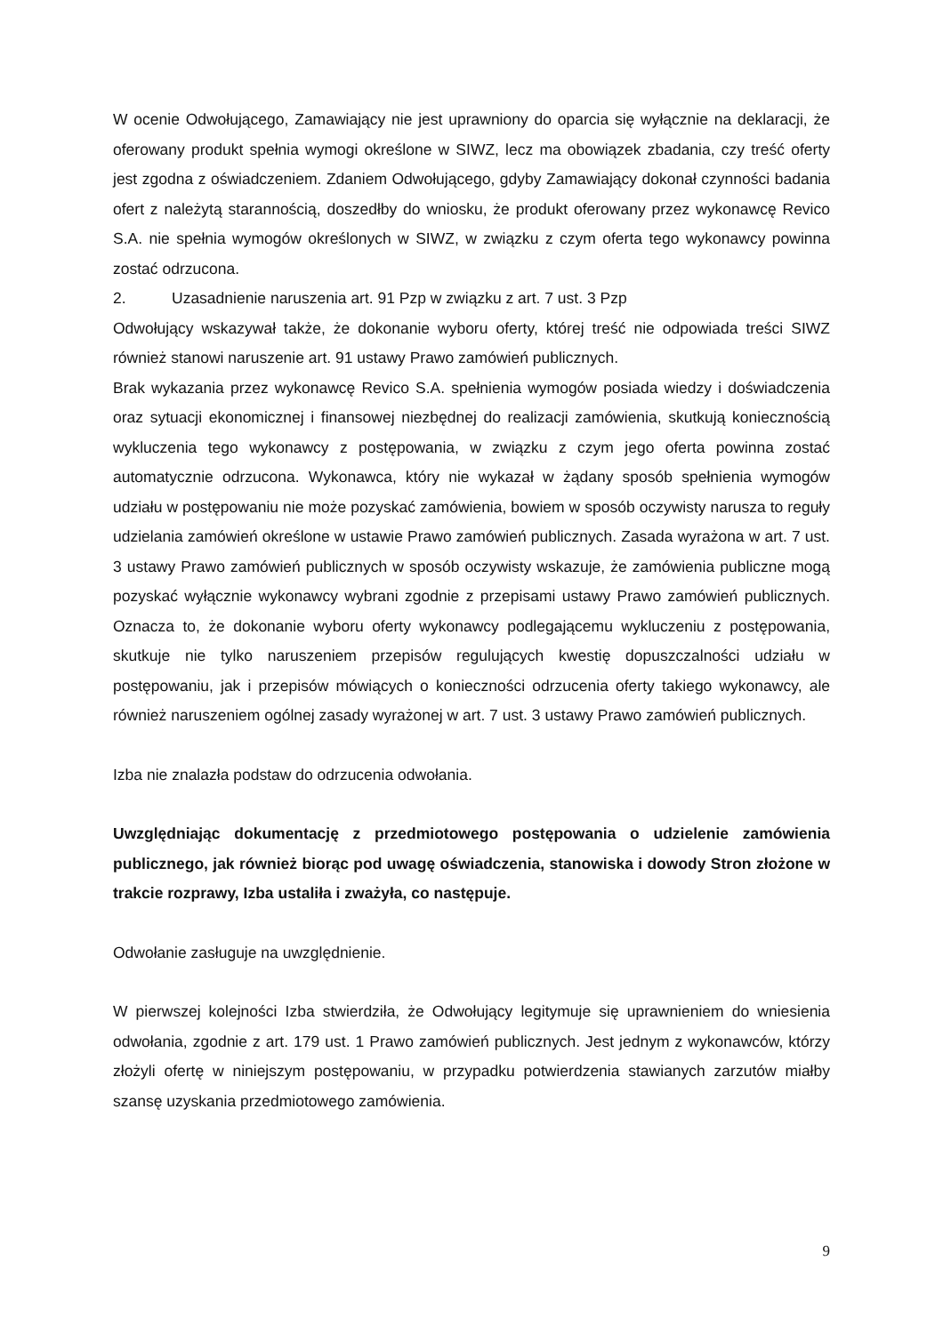W ocenie Odwołującego, Zamawiający nie jest uprawniony do oparcia się wyłącznie na deklaracji, że oferowany produkt spełnia wymogi określone w SIWZ, lecz ma obowiązek zbadania, czy treść oferty jest zgodna z oświadczeniem. Zdaniem Odwołującego, gdyby Zamawiający dokonał czynności badania ofert z należytą starannością, doszedłby do wniosku, że produkt oferowany przez wykonawcę Revico S.A. nie spełnia wymogów określonych w SIWZ, w związku z czym oferta tego wykonawcy powinna zostać odrzucona.
2. Uzasadnienie naruszenia art. 91 Pzp w związku z art. 7 ust. 3 Pzp
Odwołujący wskazywał także, że dokonanie wyboru oferty, której treść nie odpowiada treści SIWZ również stanowi naruszenie art. 91 ustawy Prawo zamówień publicznych.
Brak wykazania przez wykonawcę Revico S.A. spełnienia wymogów posiada wiedzy i doświadczenia oraz sytuacji ekonomicznej i finansowej niezbędnej do realizacji zamówienia, skutkują koniecznością wykluczenia tego wykonawcy z postępowania, w związku z czym jego oferta powinna zostać automatycznie odrzucona. Wykonawca, który nie wykazał w żądany sposób spełnienia wymogów udziału w postępowaniu nie może pozyskać zamówienia, bowiem w sposób oczywisty narusza to reguły udzielania zamówień określone w ustawie Prawo zamówień publicznych. Zasada wyrażona w art. 7 ust. 3 ustawy Prawo zamówień publicznych w sposób oczywisty wskazuje, że zamówienia publiczne mogą pozyskać wyłącznie wykonawcy wybrani zgodnie z przepisami ustawy Prawo zamówień publicznych. Oznacza to, że dokonanie wyboru oferty wykonawcy podlegającemu wykluczeniu z postępowania, skutkuje nie tylko naruszeniem przepisów regulujących kwestię dopuszczalności udziału w postępowaniu, jak i przepisów mówiących o konieczności odrzucenia oferty takiego wykonawcy, ale również naruszeniem ogólnej zasady wyrażonej w art. 7 ust. 3 ustawy Prawo zamówień publicznych.
Izba nie znalazła podstaw do odrzucenia odwołania.
Uwzględniając dokumentację z przedmiotowego postępowania o udzielenie zamówienia publicznego, jak również biorąc pod uwagę oświadczenia, stanowiska i dowody Stron złożone w trakcie rozprawy, Izba ustaliła i zważyła, co następuje.
Odwołanie zasługuje na uwzględnienie.
W pierwszej kolejności Izba stwierdziła, że Odwołujący legitymuje się uprawnieniem do wniesienia odwołania, zgodnie z art. 179 ust. 1 Prawo zamówień publicznych. Jest jednym z wykonawców, którzy złożyli ofertę w niniejszym postępowaniu, w przypadku potwierdzenia stawianych zarzutów miałby szansę uzyskania przedmiotowego zamówienia.
9